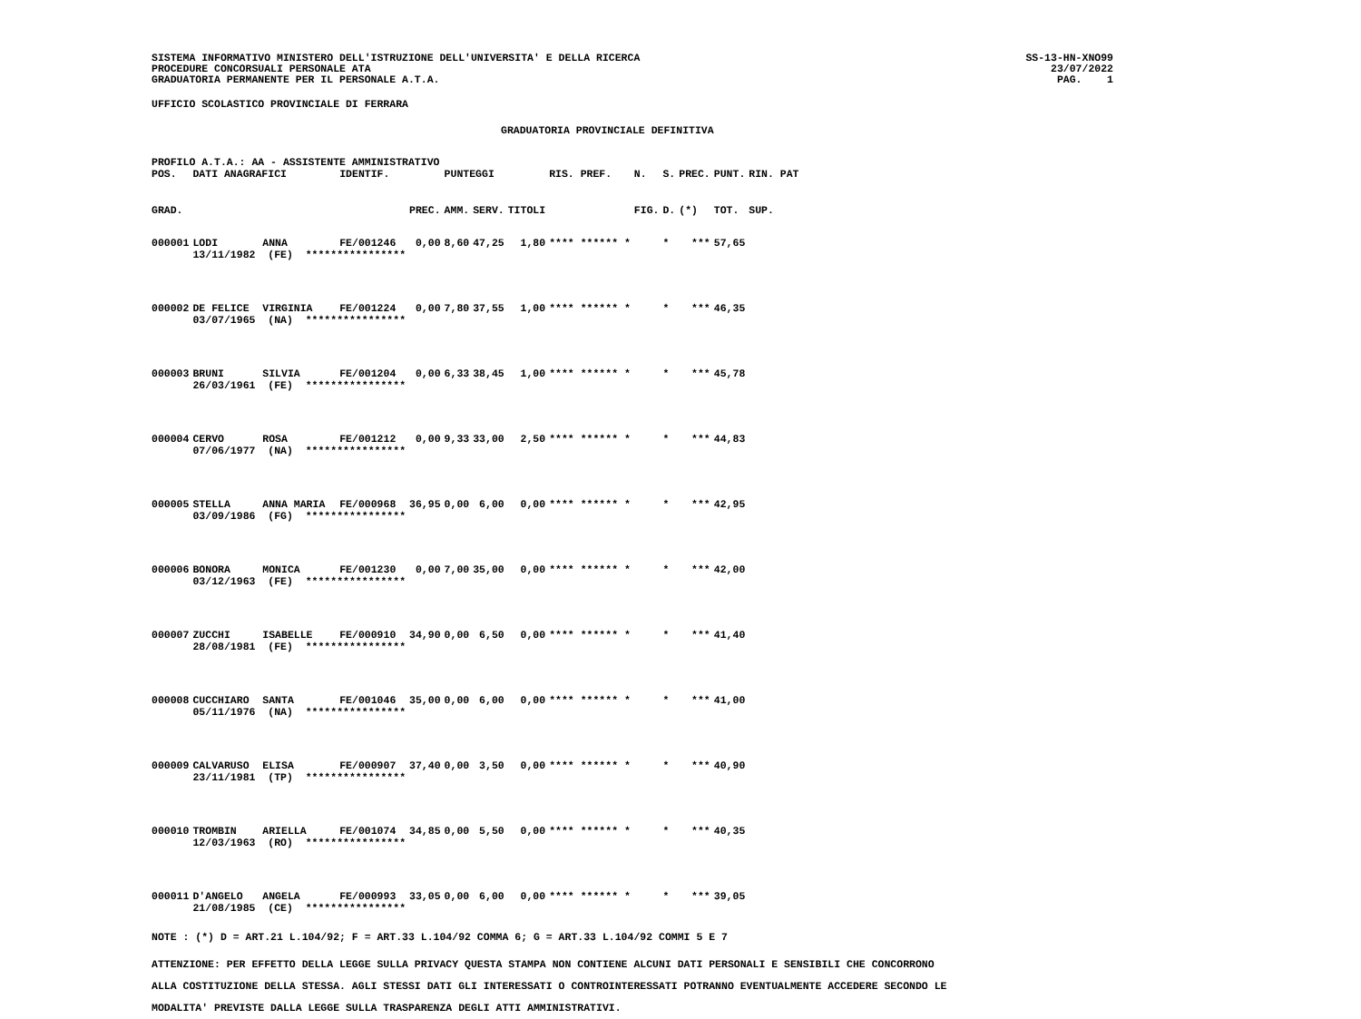SISTEMA INFORMATIVO MINISTERO DELL'ISTRUZIONE DELL'UNIVERSITA' E DELLA RICERCA
PROCEDURE CONCORSUALI PERSONALE ATA
GRADUATORIA PERMANENTE PER IL PERSONALE A.T.A.
SS-13-HN-XNO99
23/07/2022
PAG. 1
UFFICIO SCOLASTICO PROVINCIALE DI FERRARA
GRADUATORIA PROVINCIALE DEFINITIVA
PROFILO A.T.A.: AA - ASSISTENTE AMMINISTRATIVO
| POS. | DATI ANAGRAFICI | | IDENTIF. | | PUNTEGGI | | | RIS. PREF. | N. | S. | PREC. | PUNT. | RIN. PAT |
| --- | --- | --- | --- | --- | --- | --- | --- | --- | --- | --- | --- | --- | --- |
| GRAD. | | | | PREC. | AMM. | SERV. | TITOLI | | FIG. | D. | (*) | TOT. | SUP. |
| 000001 | LODI | ANNA | FE/001246 | 0,00 | 8,60 | 47,25 | 1,80 | **** ****** * | | * | *** | 57,65 | |
| | 13/11/1982 (FE) **************** | | | | | | | | | | | | |
| 000002 | DE FELICE | VIRGINIA | FE/001224 | 0,00 | 7,80 | 37,55 | 1,00 | **** ****** * | | * | *** | 46,35 | |
| | 03/07/1965 (NA) **************** | | | | | | | | | | | | |
| 000003 | BRUNI | SILVIA | FE/001204 | 0,00 | 6,33 | 38,45 | 1,00 | **** ****** * | | * | *** | 45,78 | |
| | 26/03/1961 (FE) **************** | | | | | | | | | | | | |
| 000004 | CERVO | ROSA | FE/001212 | 0,00 | 9,33 | 33,00 | 2,50 | **** ****** * | | * | *** | 44,83 | |
| | 07/06/1977 (NA) **************** | | | | | | | | | | | | |
| 000005 | STELLA | ANNA MARIA | FE/000968 | 36,95 | 0,00 | 6,00 | 0,00 | **** ****** * | | * | *** | 42,95 | |
| | 03/09/1986 (FG) **************** | | | | | | | | | | | | |
| 000006 | BONORA | MONICA | FE/001230 | 0,00 | 7,00 | 35,00 | 0,00 | **** ****** * | | * | *** | 42,00 | |
| | 03/12/1963 (FE) **************** | | | | | | | | | | | | |
| 000007 | ZUCCHI | ISABELLE | FE/000910 | 34,90 | 0,00 | 6,50 | 0,00 | **** ****** * | | * | *** | 41,40 | |
| | 28/08/1981 (FE) **************** | | | | | | | | | | | | |
| 000008 | CUCCHIARO | SANTA | FE/001046 | 35,00 | 0,00 | 6,00 | 0,00 | **** ****** * | | * | *** | 41,00 | |
| | 05/11/1976 (NA) **************** | | | | | | | | | | | | |
| 000009 | CALVARUSO | ELISA | FE/000907 | 37,40 | 0,00 | 3,50 | 0,00 | **** ****** * | | * | *** | 40,90 | |
| | 23/11/1981 (TP) **************** | | | | | | | | | | | | |
| 000010 | TROMBIN | ARIELLA | FE/001074 | 34,85 | 0,00 | 5,50 | 0,00 | **** ****** * | | * | *** | 40,35 | |
| | 12/03/1963 (RO) **************** | | | | | | | | | | | | |
| 000011 | D'ANGELO | ANGELA | FE/000993 | 33,05 | 0,00 | 6,00 | 0,00 | **** ****** * | | * | *** | 39,05 | |
| | 21/08/1985 (CE) **************** | | | | | | | | | | | | |
NOTE : (*) D = ART.21 L.104/92; F = ART.33 L.104/92 COMMA 6; G = ART.33 L.104/92 COMMI 5 E 7
ATTENZIONE: PER EFFETTO DELLA LEGGE SULLA PRIVACY QUESTA STAMPA NON CONTIENE ALCUNI DATI PERSONALI E SENSIBILI CHE CONCORRONO
ALLA COSTITUZIONE DELLA STESSA. AGLI STESSI DATI GLI INTERESSATI O CONTROINTERESSATI POTRANNO EVENTUALMENTE ACCEDERE SECONDO LE
MODALITA' PREVISTE DALLA LEGGE SULLA TRASPARENZA DEGLI ATTI AMMINISTRATIVI.